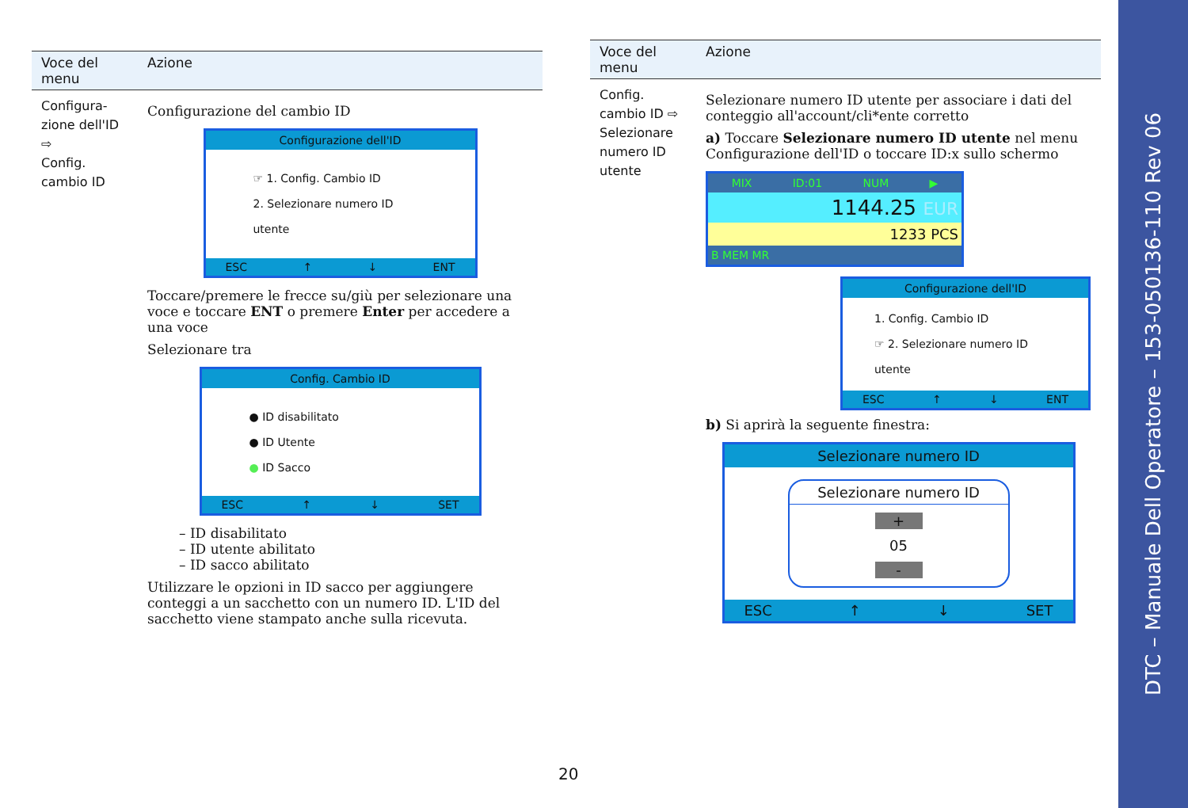| Voce del menu | Azione |
| --- | --- |
| Configura-zione dell'ID ⇨ Config. cambio ID | Configurazione del cambio ID Configurazione dell'ID ☞ 1. Config. Cambio ID 2. Selezionare numero ID utente ESC ↑ ↓ ENT Toccare/premere le frecce su/giù per selezionare una voce e toccare ENT o premere Enter per accedere a una voce Selezionare tra Config. Cambio ID ● ID disabilitato ● ID Utente ● ID Sacco ESC ↑ ↓ SET – ID disabilitato – ID utente abilitato – ID sacco abilitato Utilizzare le opzioni in ID sacco per aggiungere conteggi a un sacchetto con un numero ID. L'ID del sacchetto viene stampato anche sulla ricevuta. |
| Voce del menu | Azione |
| --- | --- |
| Config. cambio ID ⇨ Selezionare numero ID utente | Selezionare numero ID utente per associare i dati del conteggio all'account/cli*ente corretto a) Toccare Selezionare numero ID utente nel menu Configurazione dell'ID o toccare ID:x sullo schermo MIX ID:01 NUM ▶ 1144.25 EUR 1233 PCS B MEM MR Configurazione dell'ID 1. Config. Cambio ID ☞ 2. Selezionare numero ID utente ESC ↑ ↓ ENT b) Si aprirà la seguente finestra: Selezionare numero ID Selezionare numero ID + 05 - ESC ↑ ↓ SET |
20
DTC – Manuale Dell Operatore – 153-050136-110 Rev 06